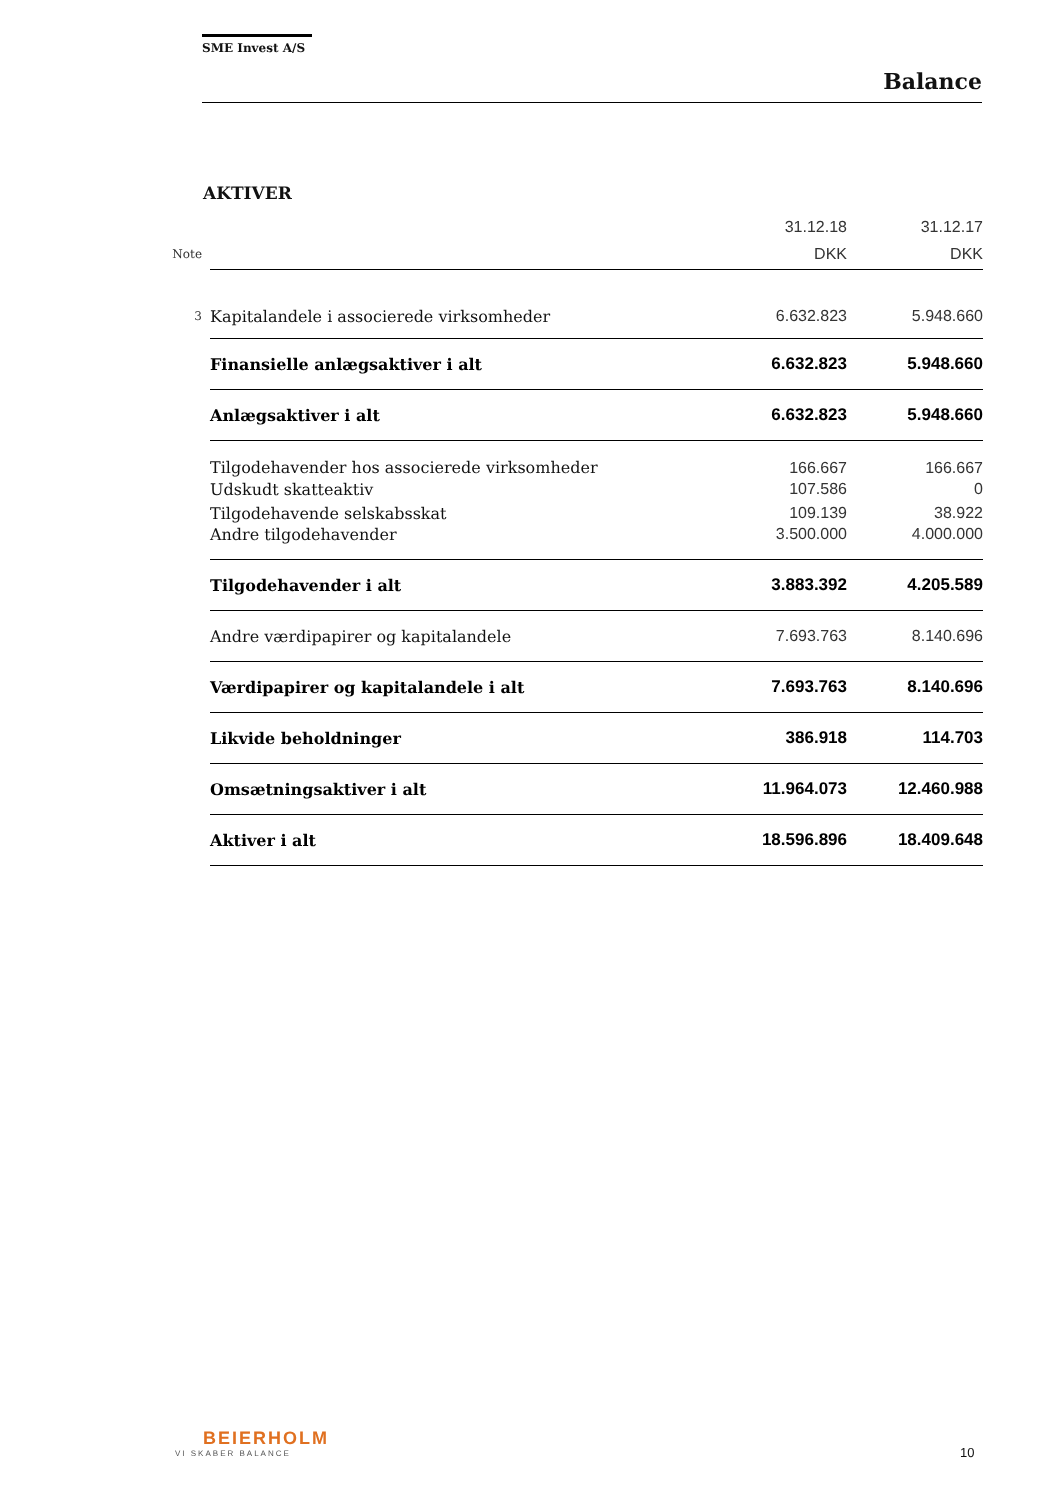SME Invest A/S
Balance
AKTIVER
| | | 31.12.18 | 31.12.17 |
| Note | | DKK | DKK |
| 3 | Kapitalandele i associerede virksomheder | 6.632.823 | 5.948.660 |
| | Finansielle anlægsaktiver i alt | 6.632.823 | 5.948.660 |
| | Anlægsaktiver i alt | 6.632.823 | 5.948.660 |
| | Tilgodehavender hos associerede virksomheder | 166.667 | 166.667 |
| | Udskudt skatteaktiv | 107.586 | 0 |
| | Tilgodehavende selskabsskat | 109.139 | 38.922 |
| | Andre tilgodehavender | 3.500.000 | 4.000.000 |
| | Tilgodehavender i alt | 3.883.392 | 4.205.589 |
| | Andre værdipapirer og kapitalandele | 7.693.763 | 8.140.696 |
| | Værdipapirer og kapitalandele i alt | 7.693.763 | 8.140.696 |
| | Likvide beholdninger | 386.918 | 114.703 |
| | Omsætningsaktiver i alt | 11.964.073 | 12.460.988 |
| | Aktiver i alt | 18.596.896 | 18.409.648 |
BEIERHOLM
VI SKABER BALANCE
10